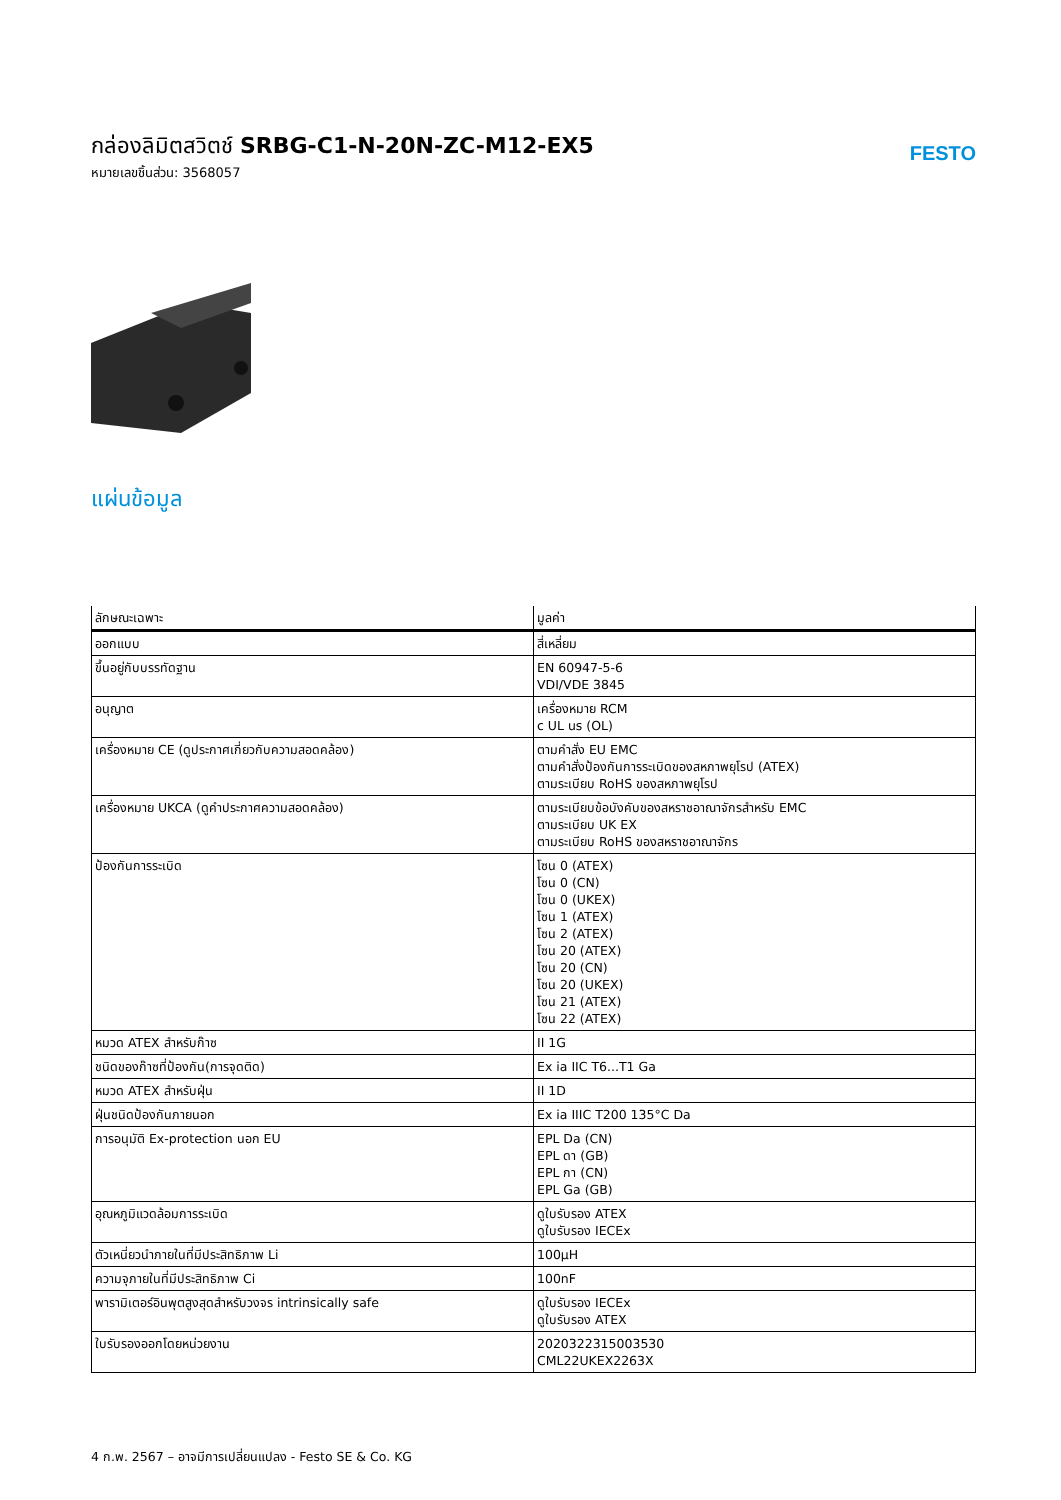กล่องลิมิตสวิตช์ SRBG-C1-N-20N-ZC-M12-EX5
หมายเลขชิ้นส่วน: 3568057
FESTO
แผ่นข้อมูล
| ลักษณะเฉพาะ | มูลค่า |
| --- | --- |
| ออกแบบ | สี่เหลี่ยม |
| ขึ้นอยู่กับบรรทัดฐาน | EN 60947-5-6 VDI/VDE 3845 |
| อนุญาต | เครื่องหมาย RCM c UL us (OL) |
| เครื่องหมาย CE (ดูประกาศเกี่ยวกับความสอดคล้อง) | ตามคำสั่ง EU EMC ตามคำสั่งป้องกันการระเบิดของสหภาพยุโรป (ATEX) ตามระเบียบ RoHS ของสหภาพยุโรป |
| เครื่องหมาย UKCA (ดูคำประกาศความสอดคล้อง) | ตามระเบียบข้อบังคับของสหราชอาณาจักรสำหรับ EMC ตามระเบียบ UK EX ตามระเบียบ RoHS ของสหราชอาณาจักร |
| ป้องกันการระเบิด | โซน 0 (ATEX) โซน 0 (CN) โซน 0 (UKEX) โซน 1 (ATEX) โซน 2 (ATEX) โซน 20 (ATEX) โซน 20 (CN) โซน 20 (UKEX) โซน 21 (ATEX) โซน 22 (ATEX) |
| หมวด ATEX สำหรับก๊าซ | II 1G |
| ชนิดของก๊าซที่ป้องกัน(การจุดติด) | Ex ia IIC T6...T1 Ga |
| หมวด ATEX สำหรับฝุ่น | II 1D |
| ฝุ่นชนิดป้องกันภายนอก | Ex ia IIIC T200 135°C Da |
| การอนุมัติ Ex-protection นอก EU | EPL Da (CN) EPL ดา (GB) EPL กา (CN) EPL Ga (GB) |
| อุณหภูมิแวดล้อมการระเบิด | ดูใบรับรอง ATEX ดูใบรับรอง IECEx |
| ตัวเหนี่ยวนำภายในที่มีประสิทธิภาพ Li | 100µH |
| ความจุภายในที่มีประสิทธิภาพ Ci | 100nF |
| พารามิเตอร์อินพุตสูงสุดสำหรับวงจร intrinsically safe | ดูใบรับรอง IECEx ดูใบรับรอง ATEX |
| ใบรับรองออกโดยหน่วยงาน | 2020322315003530 CML22UKEX2263X |
4 ก.พ. 2567 – อาจมีการเปลี่ยนแปลง - Festo SE & Co. KG